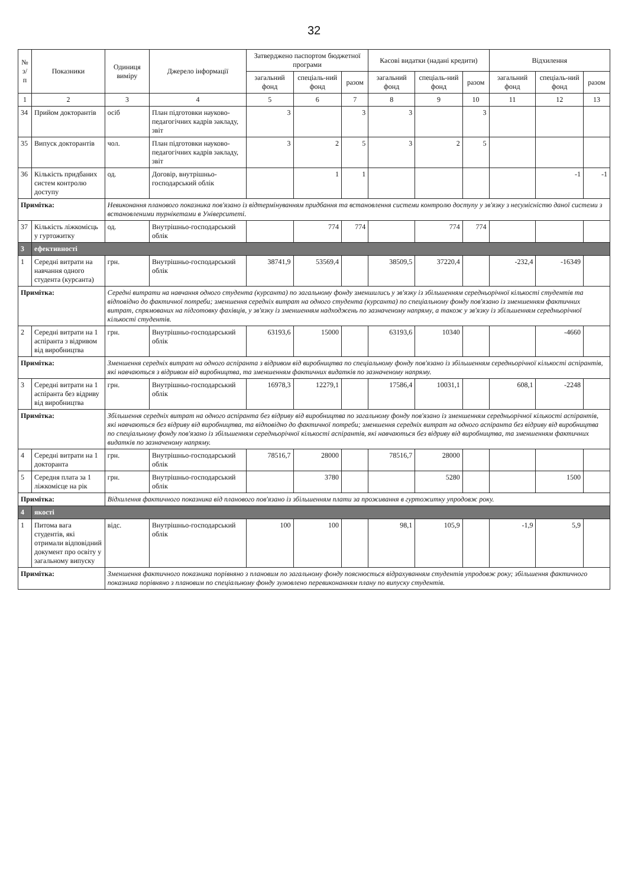32
| № з/п | Показники | Одиниця виміру | Джерело інформації | Затверджено паспортом бюджетної програми | | | Касові видатки (надані кредити) | | | Відхилення | | |
| --- | --- | --- | --- | --- | --- | --- | --- | --- | --- | --- | --- | --- |
| | | | | загальний фонд | спеціаль-ний фонд | разом | загальний фонд | спеціаль-ний фонд | разом | загальний фонд | спеціаль-ний фонд | разом |
| 1 | 2 | 3 | 4 | 5 | 6 | 7 | 8 | 9 | 10 | 11 | 12 | 13 |
| 34 | Прийом докторантів | осіб | План підготовки науково-педагогічних кадрів закладу, звіт | 3 | | 3 | 3 | | 3 | | | |
| 35 | Випуск докторантів | чол. | План підготовки науково-педагогічних кадрів закладу, звіт | 3 | 2 | 5 | 3 | 2 | 5 | | | |
| 36 | Кількість придбаних систем контролю доступу | од. | Договір, внутрішньо-господарський облік | | 1 | 1 | | | | | -1 | -1 |
| Примітка: | | Невиконання планового показника пов'язано із відтермінуванням придбання та встановлення системи контролю доступу у зв'язку з несумісністю даної системи з встановленими турнікетами в Університеті. | | | | | | | | | | |
| 37 | Кількість ліжкомісць у гуртожитку | од. | Внутрішньо-господарський облік | | 774 | 774 | | 774 | 774 | | | |
| 3 | ефективності | | | | | | | | | | | |
| 1 | Середні витрати на навчання одного студента (курсанта) | грн. | Внутрішньо-господарський облік | 38741,9 | 53569,4 | | 38509,5 | 37220,4 | | -232,4 | -16349 | |
| Примітка: | | Середні витрати на навчання одного студента (курсанта) по загальному фонду зменшились у зв'язку із збільшенням середньорічної кількості студентів та відповідно до фактичної потреби; зменшення середніх витрат на одного студента (курсанта) по спеціальному фонду пов'язано із зменшенням фактичних витрат, спрямованих на підготовку фахівців, у зв'язку із зменшенням надходжень по зазначеному напряму, а також у зв'язку із збільшенням середньорічної кількості студентів. | | | | | | | | | | |
| 2 | Середні витрати на 1 аспіранта з відривом від виробництва | грн. | Внутрішньо-господарський облік | 63193,6 | 15000 | | 63193,6 | 10340 | | | -4660 | |
| Примітка: | | Зменшення середніх витрат на одного аспіранта з відривом від виробництва по спеціальному фонду пов'язано із збільшенням середньорічної кількості аспірантів, які навчаються з відривом від виробництва, та зменшенням фактичних видатків по зазначеному напряму. | | | | | | | | | | |
| 3 | Середні витрати на 1 аспіранта без відриву від виробництва | грн. | Внутрішньо-господарський облік | 16978,3 | 12279,1 | | 17586,4 | 10031,1 | | 608,1 | -2248 | |
| Примітка: | | Збільшення середніх витрат на одного аспіранта без відриву від виробництва по загальному фонду пов'язано із зменшенням середньорічної кількості аспірантів, які навчаються без відриву від виробництва, та відповідно до фактичної потреби; зменшення середніх витрат на одного аспіранта без відриву від виробництва по спеціальному фонду пов'язано із збільшенням середньорічної кількості аспірантів, які навчаються без відриву від виробництва, та зменшенням фактичних видатків по зазначеному напряму. | | | | | | | | | | |
| 4 | Середні витрати на 1 докторанта | грн. | Внутрішньо-господарський облік | 78516,7 | 28000 | | 78516,7 | 28000 | | | | |
| 5 | Середня плата за 1 ліжкомісце на рік | грн. | Внутрішньо-господарський облік | | 3780 | | | 5280 | | | 1500 | |
| Примітка: | | Відхилення фактичного показника від планового пов'язано із збільшенням плати за проживання в гуртожитку упродовж року. | | | | | | | | | | |
| 4 | якості | | | | | | | | | | | |
| 1 | Питома вага студентів, які отримали відповідний документ про освіту у загальному випуску | відс. | Внутрішньо-господарський облік | 100 | 100 | | 98,1 | 105,9 | | -1,9 | 5,9 | |
| Примітка: | | Зменшення фактичного показника порівняно з плановим по загальному фонду пояснюється відрахуванням студентів упродовж року; збільшення фактичного показника порівняно з плановим по спеціальному фонду зумовлено перевиконанням плану по випуску студентів. | | | | | | | | | | |